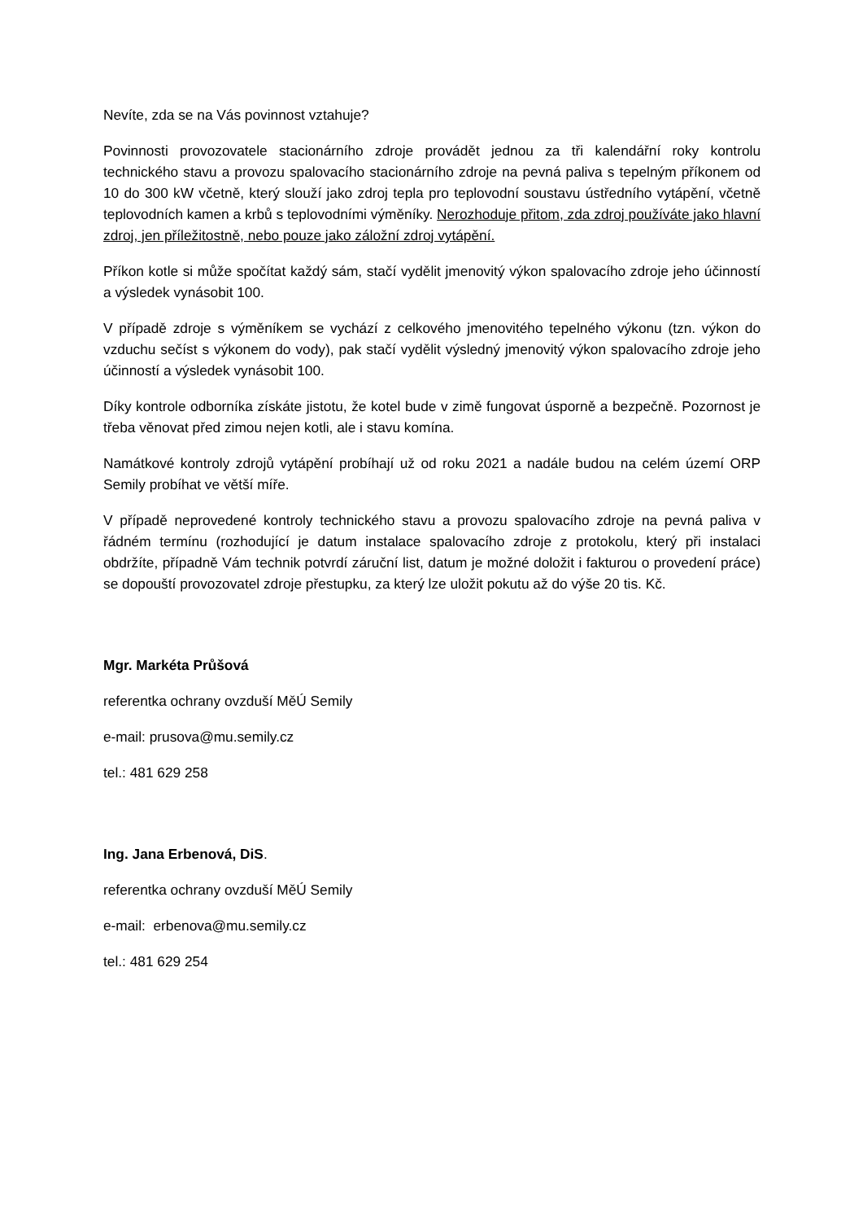Nevíte, zda se na Vás povinnost vztahuje?
Povinnosti provozovatele stacionárního zdroje provádět jednou za tři kalendářní roky kontrolu technického stavu a provozu spalovacího stacionárního zdroje na pevná paliva s tepelným příkonem od 10 do 300 kW včetně, který slouží jako zdroj tepla pro teplovodní soustavu ústředního vytápění, včetně teplovodních kamen a krbů s teplovodními výměníky. Nerozhoduje přitom, zda zdroj používáte jako hlavní zdroj, jen příležitostně, nebo pouze jako záložní zdroj vytápění.
Příkon kotle si může spočítat každý sám, stačí vydělit jmenovitý výkon spalovacího zdroje jeho účinností a výsledek vynásobit 100.
V případě zdroje s výměníkem se vychází z celkového jmenovitého tepelného výkonu (tzn. výkon do vzduchu sečíst s výkonem do vody), pak stačí vydělit výsledný jmenovitý výkon spalovacího zdroje jeho účinností a výsledek vynásobit 100.
Díky kontrole odborníka získáte jistotu, že kotel bude v zimě fungovat úsporně a bezpečně. Pozornost je třeba věnovat před zimou nejen kotli, ale i stavu komína.
Namátkové kontroly zdrojů vytápění probíhají už od roku 2021 a nadále budou na celém území ORP Semily probíhat ve větší míře.
V případě neprovedené kontroly technického stavu a provozu spalovacího zdroje na pevná paliva v řádném termínu (rozhodující je datum instalace spalovacího zdroje z protokolu, který při instalaci obdržíte, případně Vám technik potvrdí záruční list, datum je možné doložit i fakturou o provedení práce) se dopouští provozovatel zdroje přestupku, za který lze uložit pokutu až do výše 20 tis. Kč.
Mgr. Markéta Průšová
referentka ochrany ovzduší MěÚ Semily
e-mail: prusova@mu.semily.cz
tel.: 481 629 258
Ing. Jana Erbenová, DiS.
referentka ochrany ovzduší MěÚ Semily
e-mail: erbenova@mu.semily.cz
tel.: 481 629 254